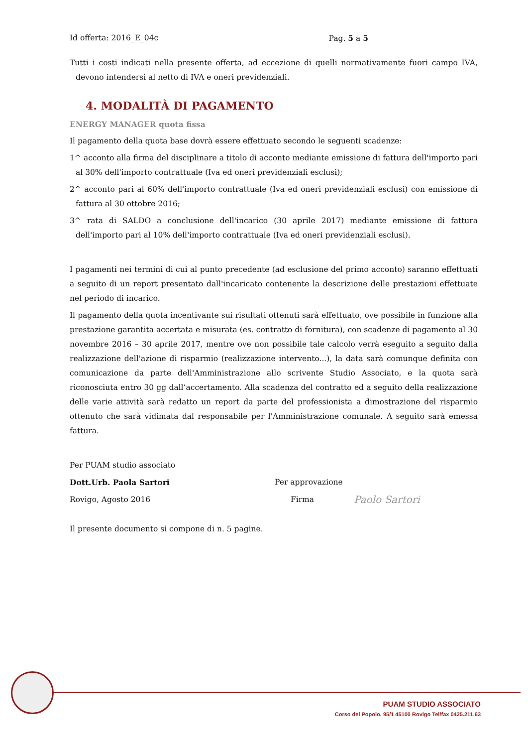Id offerta: 2016_E_04c Pag. 5 a 5
Tutti i costi indicati nella presente offerta, ad eccezione di quelli normativamente fuori campo IVA, devono intendersi al netto di IVA e oneri previdenziali.
4. MODALITÀ DI PAGAMENTO
ENERGY MANAGER quota fissa
Il pagamento della quota base dovrà essere effettuato secondo le seguenti scadenze:
1^ acconto alla firma del disciplinare a titolo di acconto mediante emissione di fattura dell'importo pari al 30% dell'importo contrattuale (Iva ed oneri previdenziali esclusi);
2^ acconto pari al 60% dell'importo contrattuale (Iva ed oneri previdenziali esclusi) con emissione di fattura al 30 ottobre 2016;
3^ rata di SALDO a conclusione dell'incarico (30 aprile 2017) mediante emissione di fattura dell'importo pari al 10% dell'importo contrattuale (Iva ed oneri previdenziali esclusi).
I pagamenti nei termini di cui al punto precedente (ad esclusione del primo acconto) saranno effettuati a seguito di un report presentato dall'incaricato contenente la descrizione delle prestazioni effettuate nel periodo di incarico.
Il pagamento della quota incentivante sui risultati ottenuti sarà effettuato, ove possibile in funzione alla prestazione garantita accertata e misurata (es. contratto di fornitura), con scadenze di pagamento al 30 novembre 2016 – 30 aprile 2017, mentre ove non possibile tale calcolo verrà eseguito a seguito dalla realizzazione dell'azione di risparmio (realizzazione intervento...), la data sarà comunque definita con comunicazione da parte dell'Amministrazione allo scrivente Studio Associato, e la quota sarà riconosciuta entro 30 gg dall’accertamento. Alla scadenza del contratto ed a seguito della realizzazione delle varie attività sarà redatto un report da parte del professionista a dimostrazione del risparmio ottenuto che sarà vidimata dal responsabile per l'Amministrazione comunale. A seguito sarà emessa fattura.
Per PUAM studio associato
Dott.Urb. Paola Sartori Per approvazione
Rovigo, Agosto 2016 Firma Paolo Sartori
Il presente documento si compone di n. 5 pagine.
PUAM STUDIO ASSOCIATO
Corso del Popolo, 95/1 45100 Rovigo Tel/fax 0425.211.63